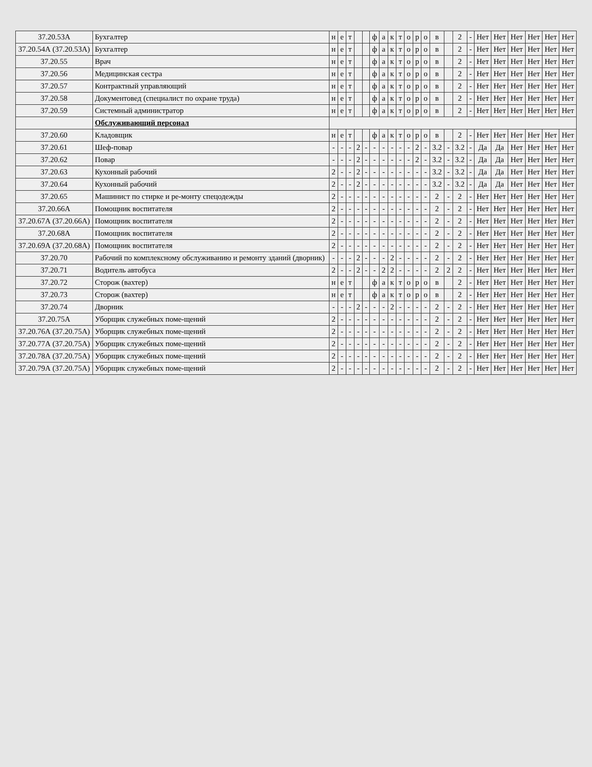| 37.20.53А | Бухгалтер | н | е | т | | | ф | а | к | т | о | р | о | в | | 2 | - | Нет | Нет | Нет | Нет | Нет | Нет |
| 37.20.54А (37.20.53А) | Бухгалтер | н | е | т | | | ф | а | к | т | о | р | о | в | | 2 | - | Нет | Нет | Нет | Нет | Нет | Нет |
| 37.20.55 | Врач | н | е | т | | | ф | а | к | т | о | р | о | в | | 2 | - | Нет | Нет | Нет | Нет | Нет | Нет |
| 37.20.56 | Медицинская сестра | н | е | т | | | ф | а | к | т | о | р | о | в | | 2 | - | Нет | Нет | Нет | Нет | Нет | Нет |
| 37.20.57 | Контрактный управляющий | н | е | т | | | ф | а | к | т | о | р | о | в | | 2 | - | Нет | Нет | Нет | Нет | Нет | Нет |
| 37.20.58 | Документовед (специалист по охране труда) | н | е | т | | | ф | а | к | т | о | р | о | в | | 2 | - | Нет | Нет | Нет | Нет | Нет | Нет |
| 37.20.59 | Системный администратор | н | е | т | | | ф | а | к | т | о | р | о | в | | 2 | - | Нет | Нет | Нет | Нет | Нет | Нет |
| | Обслуживающий персонал | | | | | | | | | | | | | | | | | | | | | | |
| 37.20.60 | Кладовщик | н | е | т | | | ф | а | к | т | о | р | о | в | | 2 | - | Нет | Нет | Нет | Нет | Нет | Нет |
| 37.20.61 | Шеф-повар | - | - | - | 2 | - | - | - | - | - | - | 2 | - | 3.2 | - | 3.2 | - | Да | Да | Нет | Нет | Нет | Нет |
| 37.20.62 | Повар | - | - | - | 2 | - | - | - | - | - | - | 2 | - | 3.2 | - | 3.2 | - | Да | Да | Нет | Нет | Нет | Нет |
| 37.20.63 | Кухонный рабочий | 2 | - | - | 2 | - | - | - | - | - | - | - | - | 3.2 | - | 3.2 | - | Да | Да | Нет | Нет | Нет | Нет |
| 37.20.64 | Кухонный рабочий | 2 | - | - | 2 | - | - | - | - | - | - | - | - | 3.2 | - | 3.2 | - | Да | Да | Нет | Нет | Нет | Нет |
| 37.20.65 | Машинист по стирке и ре-монту спецодежды | 2 | - | - | - | - | - | - | - | - | - | - | - | 2 | - | 2 | - | Нет | Нет | Нет | Нет | Нет | Нет |
| 37.20.66А | Помощник воспитателя | 2 | - | - | - | - | - | - | - | - | - | - | - | 2 | - | 2 | - | Нет | Нет | Нет | Нет | Нет | Нет |
| 37.20.67А (37.20.66А) | Помощник воспитателя | 2 | - | - | - | - | - | - | - | - | - | - | - | 2 | - | 2 | - | Нет | Нет | Нет | Нет | Нет | Нет |
| 37.20.68А | Помощник воспитателя | 2 | - | - | - | - | - | - | - | - | - | - | - | 2 | - | 2 | - | Нет | Нет | Нет | Нет | Нет | Нет |
| 37.20.69А (37.20.68А) | Помощник воспитателя | 2 | - | - | - | - | - | - | - | - | - | - | - | 2 | - | 2 | - | Нет | Нет | Нет | Нет | Нет | Нет |
| 37.20.70 | Рабочий по комплексному обслуживанию и ремонту зданий (дворник) | - | - | - | 2 | - | - | - | 2 | - | - | - | - | 2 | - | 2 | - | Нет | Нет | Нет | Нет | Нет | Нет |
| 37.20.71 | Водитель автобуса | 2 | - | - | 2 | - | - | 2 | 2 | - | - | - | - | 2 | 2 | 2 | - | Нет | Нет | Нет | Нет | Нет | Нет |
| 37.20.72 | Сторож (вахтер) | н | е | т | | | ф | а | к | т | о | р | о | в | | 2 | - | Нет | Нет | Нет | Нет | Нет | Нет |
| 37.20.73 | Сторож (вахтер) | н | е | т | | | ф | а | к | т | о | р | о | в | | 2 | - | Нет | Нет | Нет | Нет | Нет | Нет |
| 37.20.74 | Дворник | - | - | - | 2 | - | - | - | 2 | - | - | - | - | 2 | - | 2 | - | Нет | Нет | Нет | Нет | Нет | Нет |
| 37.20.75А | Уборщик служебных поме-щений | 2 | - | - | - | - | - | - | - | - | - | - | - | 2 | - | 2 | - | Нет | Нет | Нет | Нет | Нет | Нет |
| 37.20.76А (37.20.75А) | Уборщик служебных поме-щений | 2 | - | - | - | - | - | - | - | - | - | - | - | 2 | - | 2 | - | Нет | Нет | Нет | Нет | Нет | Нет |
| 37.20.77А (37.20.75А) | Уборщик служебных поме-щений | 2 | - | - | - | - | - | - | - | - | - | - | - | 2 | - | 2 | - | Нет | Нет | Нет | Нет | Нет | Нет |
| 37.20.78А (37.20.75А) | Уборщик служебных поме-щений | 2 | - | - | - | - | - | - | - | - | - | - | - | 2 | - | 2 | - | Нет | Нет | Нет | Нет | Нет | Нет |
| 37.20.79А (37.20.75А) | Уборщик служебных поме-щений | 2 | - | - | - | - | - | - | - | - | - | - | - | 2 | - | 2 | - | Нет | Нет | Нет | Нет | Нет | Нет |